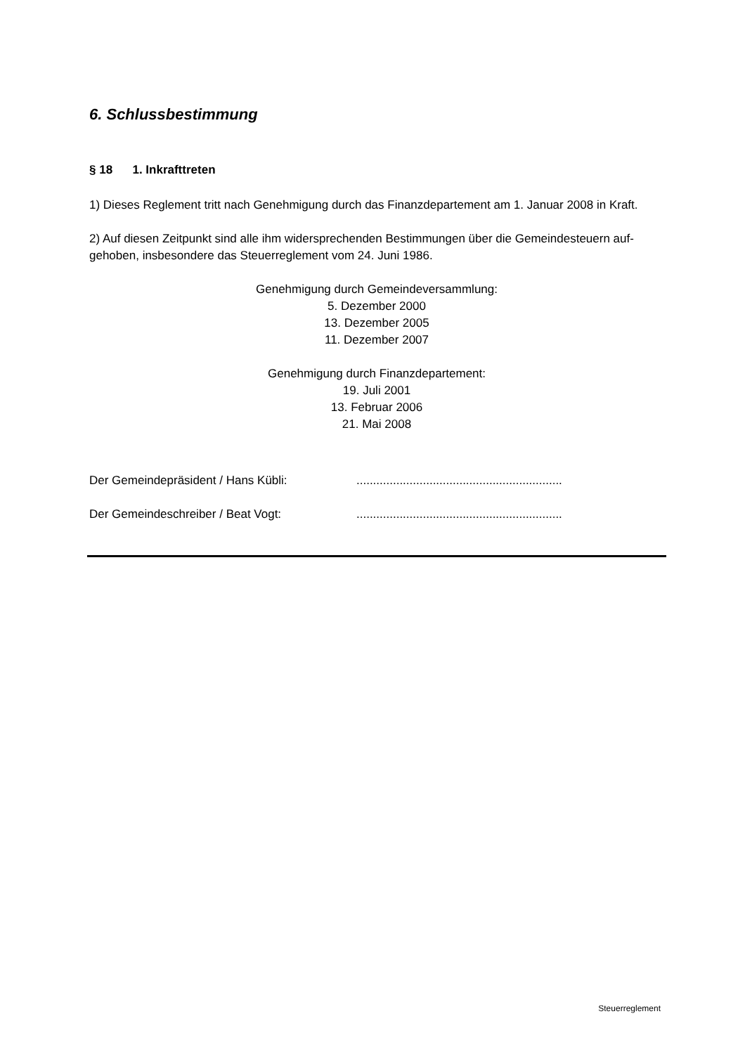6. Schlussbestimmung
§ 18 1. Inkrafttreten
1) Dieses Reglement tritt nach Genehmigung durch das Finanzdepartement am 1. Januar 2008 in Kraft.
2) Auf diesen Zeitpunkt sind alle ihm widersprechenden Bestimmungen über die Gemeindesteuern auf-
gehoben, insbesondere das Steuerreglement vom 24. Juni 1986.
Genehmigung durch Gemeindeversammlung:
5. Dezember 2000
13. Dezember 2005
11. Dezember 2007
Genehmigung durch Finanzdepartement:
19. Juli 2001
13. Februar 2006
21. Mai 2008
Der Gemeindepräsident / Hans Kübli: ..............................................................
Der Gemeindeschreiber / Beat Vogt: ..............................................................
Steuerreglement